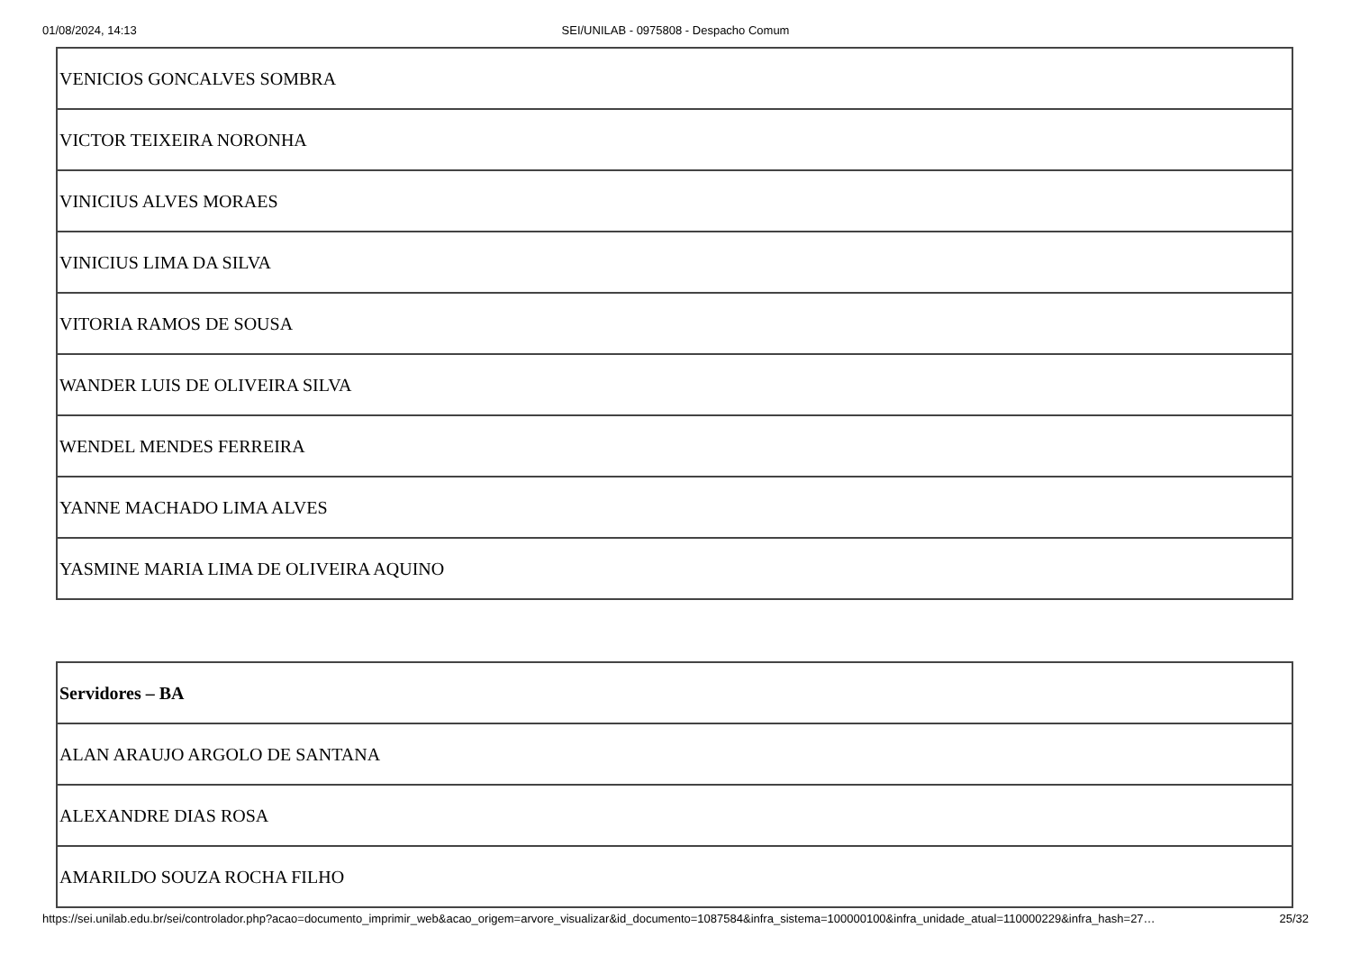01/08/2024, 14:13
SEI/UNILAB - 0975808 - Despacho Comum
| VENICIOS GONCALVES SOMBRA |
| VICTOR TEIXEIRA NORONHA |
| VINICIUS ALVES MORAES |
| VINICIUS LIMA DA SILVA |
| VITORIA RAMOS DE SOUSA |
| WANDER LUIS DE OLIVEIRA SILVA |
| WENDEL MENDES FERREIRA |
| YANNE MACHADO LIMA ALVES |
| YASMINE MARIA LIMA DE OLIVEIRA AQUINO |
| Servidores – BA |
| --- |
| ALAN ARAUJO ARGOLO DE SANTANA |
| ALEXANDRE DIAS ROSA |
| AMARILDO SOUZA ROCHA FILHO |
https://sei.unilab.edu.br/sei/controlador.php?acao=documento_imprimir_web&acao_origem=arvore_visualizar&id_documento=1087584&infra_sistema=100000100&infra_unidade_atual=110000229&infra_hash=27… 25/32